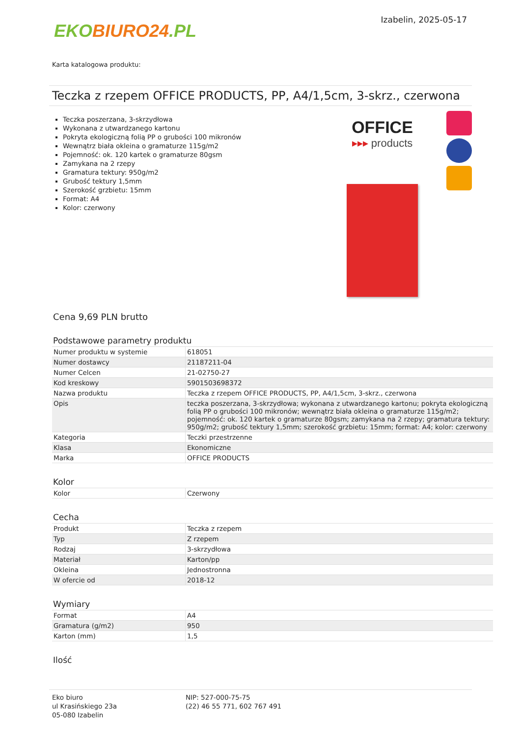EKO BIURO24.PL
Izabelin, 2025-05-17
Karta katalogowa produktu:
Teczka z rzepem OFFICE PRODUCTS, PP, A4/1,5cm, 3-skrz., czerwona
Teczka poszerzana, 3-skrzydłowa
Wykonana z utwardzanego kartonu
Pokryta ekologiczną folią PP o grubości 100 mikronów
Wewnątrz biała okleina o gramaturze 115g/m2
Pojemność: ok. 120 kartek o gramaturze 80gsm
Zamykana na 2 rzepy
Gramatura tektury: 950g/m2
Grubość tektury 1,5mm
Szerokość grzbietu: 15mm
Format: A4
Kolor: czerwony
OFFICE
▸▸▸ products
Cena 9,69 PLN brutto
Podstawowe parametry produktu
| Numer produktu w systemie | 618051 |
| Numer dostawcy | 21187211-04 |
| Numer Celcen | 21-02750-27 |
| Kod kreskowy | 5901503698372 |
| Nazwa produktu | Teczka z rzepem OFFICE PRODUCTS, PP, A4/1,5cm, 3-skrz., czerwona |
| Opis | teczka poszerzana, 3-skrzydłowa; wykonana z utwardzanego kartonu; pokryta ekologiczną folią PP o grubości 100 mikronów; wewnątrz biała okleina o gramaturze 115g/m2; pojemność: ok. 120 kartek o gramaturze 80gsm; zamykana na 2 rzepy; gramatura tektury: 950g/m2; grubość tektury 1,5mm; szerokość grzbietu: 15mm; format: A4; kolor: czerwony |
| Kategoria | Teczki przestrzenne |
| Klasa | Ekonomiczne |
| Marka | OFFICE PRODUCTS |
Kolor
| Kolor | Czerwony |
Cecha
| Produkt | Teczka z rzepem |
| Typ | Z rzepem |
| Rodzaj | 3-skrzydłowa |
| Materiał | Karton/pp |
| Okleina | Jednostronna |
| W ofercie od | 2018-12 |
Wymiary
| Format | A4 |
| Gramatura (g/m2) | 950 |
| Karton (mm) | 1,5 |
Ilość
Eko biuro
ul Krasińskiego 23a
05-080 Izabelin
NIP: 527-000-75-75
(22) 46 55 771, 602 767 491